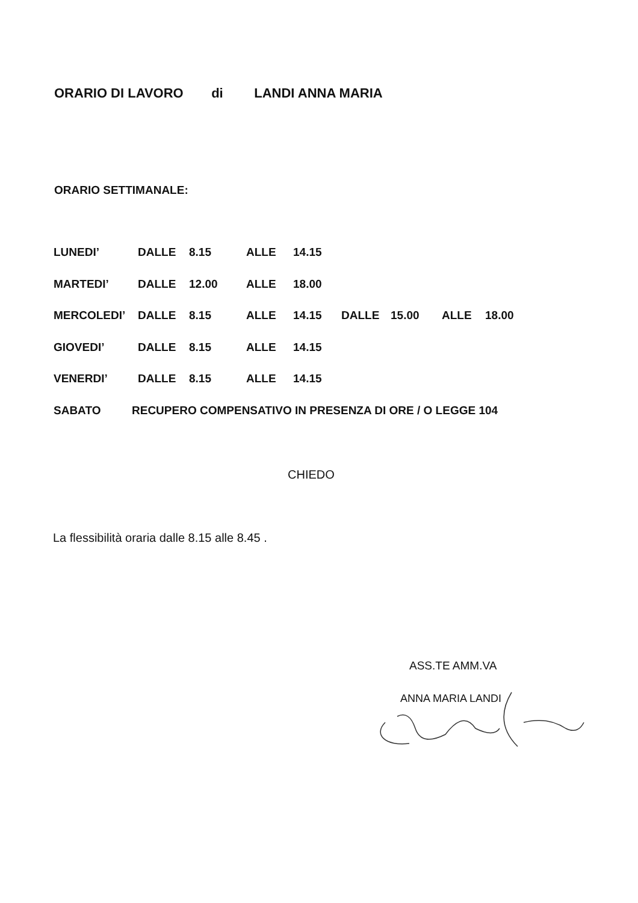ORARIO DI LAVORO di LANDI ANNA MARIA
ORARIO SETTIMANALE:
LUNEDI’ DALLE 8.15 ALLE 14.15
MARTEDI’ DALLE 12.00 ALLE 18.00
MERCOLEDI’ DALLE 8.15 ALLE 14.15 DALLE 15.00 ALLE 18.00
GIOVEDI’ DALLE 8.15 ALLE 14.15
VENERDI’ DALLE 8.15 ALLE 14.15
SABATO RECUPERO COMPENSATIVO IN PRESENZA DI ORE / O LEGGE 104
CHIEDO
La flessibilità oraria dalle 8.15 alle 8.45 .
ASS.TE AMM.VA
ANNA MARIA LANDI